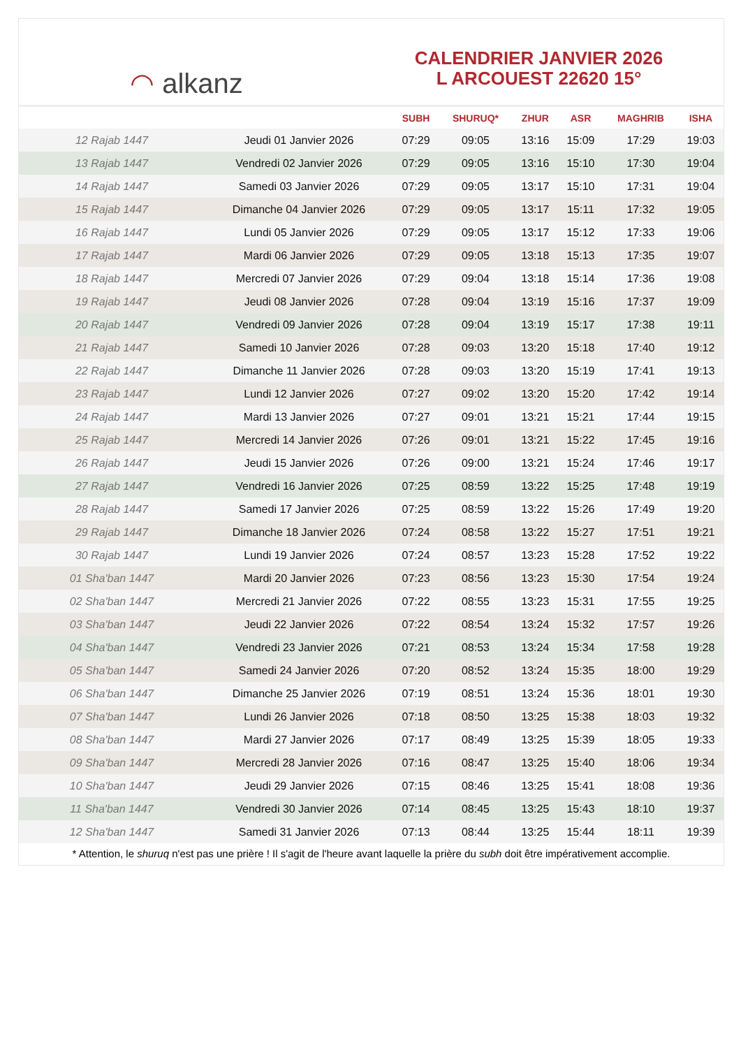◠ alkanz
CALENDRIER JANVIER 2026
L ARCOUEST 22620 15°
| | | SUBH | SHURUQ* | ZHUR | ASR | MAGHRIB | ISHA |
| --- | --- | --- | --- | --- | --- | --- | --- |
| 12 Rajab 1447 | Jeudi 01 Janvier 2026 | 07:29 | 09:05 | 13:16 | 15:09 | 17:29 | 19:03 |
| 13 Rajab 1447 | Vendredi 02 Janvier 2026 | 07:29 | 09:05 | 13:16 | 15:10 | 17:30 | 19:04 |
| 14 Rajab 1447 | Samedi 03 Janvier 2026 | 07:29 | 09:05 | 13:17 | 15:10 | 17:31 | 19:04 |
| 15 Rajab 1447 | Dimanche 04 Janvier 2026 | 07:29 | 09:05 | 13:17 | 15:11 | 17:32 | 19:05 |
| 16 Rajab 1447 | Lundi 05 Janvier 2026 | 07:29 | 09:05 | 13:17 | 15:12 | 17:33 | 19:06 |
| 17 Rajab 1447 | Mardi 06 Janvier 2026 | 07:29 | 09:05 | 13:18 | 15:13 | 17:35 | 19:07 |
| 18 Rajab 1447 | Mercredi 07 Janvier 2026 | 07:29 | 09:04 | 13:18 | 15:14 | 17:36 | 19:08 |
| 19 Rajab 1447 | Jeudi 08 Janvier 2026 | 07:28 | 09:04 | 13:19 | 15:16 | 17:37 | 19:09 |
| 20 Rajab 1447 | Vendredi 09 Janvier 2026 | 07:28 | 09:04 | 13:19 | 15:17 | 17:38 | 19:11 |
| 21 Rajab 1447 | Samedi 10 Janvier 2026 | 07:28 | 09:03 | 13:20 | 15:18 | 17:40 | 19:12 |
| 22 Rajab 1447 | Dimanche 11 Janvier 2026 | 07:28 | 09:03 | 13:20 | 15:19 | 17:41 | 19:13 |
| 23 Rajab 1447 | Lundi 12 Janvier 2026 | 07:27 | 09:02 | 13:20 | 15:20 | 17:42 | 19:14 |
| 24 Rajab 1447 | Mardi 13 Janvier 2026 | 07:27 | 09:01 | 13:21 | 15:21 | 17:44 | 19:15 |
| 25 Rajab 1447 | Mercredi 14 Janvier 2026 | 07:26 | 09:01 | 13:21 | 15:22 | 17:45 | 19:16 |
| 26 Rajab 1447 | Jeudi 15 Janvier 2026 | 07:26 | 09:00 | 13:21 | 15:24 | 17:46 | 19:17 |
| 27 Rajab 1447 | Vendredi 16 Janvier 2026 | 07:25 | 08:59 | 13:22 | 15:25 | 17:48 | 19:19 |
| 28 Rajab 1447 | Samedi 17 Janvier 2026 | 07:25 | 08:59 | 13:22 | 15:26 | 17:49 | 19:20 |
| 29 Rajab 1447 | Dimanche 18 Janvier 2026 | 07:24 | 08:58 | 13:22 | 15:27 | 17:51 | 19:21 |
| 30 Rajab 1447 | Lundi 19 Janvier 2026 | 07:24 | 08:57 | 13:23 | 15:28 | 17:52 | 19:22 |
| 01 Sha'ban 1447 | Mardi 20 Janvier 2026 | 07:23 | 08:56 | 13:23 | 15:30 | 17:54 | 19:24 |
| 02 Sha'ban 1447 | Mercredi 21 Janvier 2026 | 07:22 | 08:55 | 13:23 | 15:31 | 17:55 | 19:25 |
| 03 Sha'ban 1447 | Jeudi 22 Janvier 2026 | 07:22 | 08:54 | 13:24 | 15:32 | 17:57 | 19:26 |
| 04 Sha'ban 1447 | Vendredi 23 Janvier 2026 | 07:21 | 08:53 | 13:24 | 15:34 | 17:58 | 19:28 |
| 05 Sha'ban 1447 | Samedi 24 Janvier 2026 | 07:20 | 08:52 | 13:24 | 15:35 | 18:00 | 19:29 |
| 06 Sha'ban 1447 | Dimanche 25 Janvier 2026 | 07:19 | 08:51 | 13:24 | 15:36 | 18:01 | 19:30 |
| 07 Sha'ban 1447 | Lundi 26 Janvier 2026 | 07:18 | 08:50 | 13:25 | 15:38 | 18:03 | 19:32 |
| 08 Sha'ban 1447 | Mardi 27 Janvier 2026 | 07:17 | 08:49 | 13:25 | 15:39 | 18:05 | 19:33 |
| 09 Sha'ban 1447 | Mercredi 28 Janvier 2026 | 07:16 | 08:47 | 13:25 | 15:40 | 18:06 | 19:34 |
| 10 Sha'ban 1447 | Jeudi 29 Janvier 2026 | 07:15 | 08:46 | 13:25 | 15:41 | 18:08 | 19:36 |
| 11 Sha'ban 1447 | Vendredi 30 Janvier 2026 | 07:14 | 08:45 | 13:25 | 15:43 | 18:10 | 19:37 |
| 12 Sha'ban 1447 | Samedi 31 Janvier 2026 | 07:13 | 08:44 | 13:25 | 15:44 | 18:11 | 19:39 |
* Attention, le shuruq n'est pas une prière ! Il s'agit de l'heure avant laquelle la prière du subh doit être impérativement accomplie.